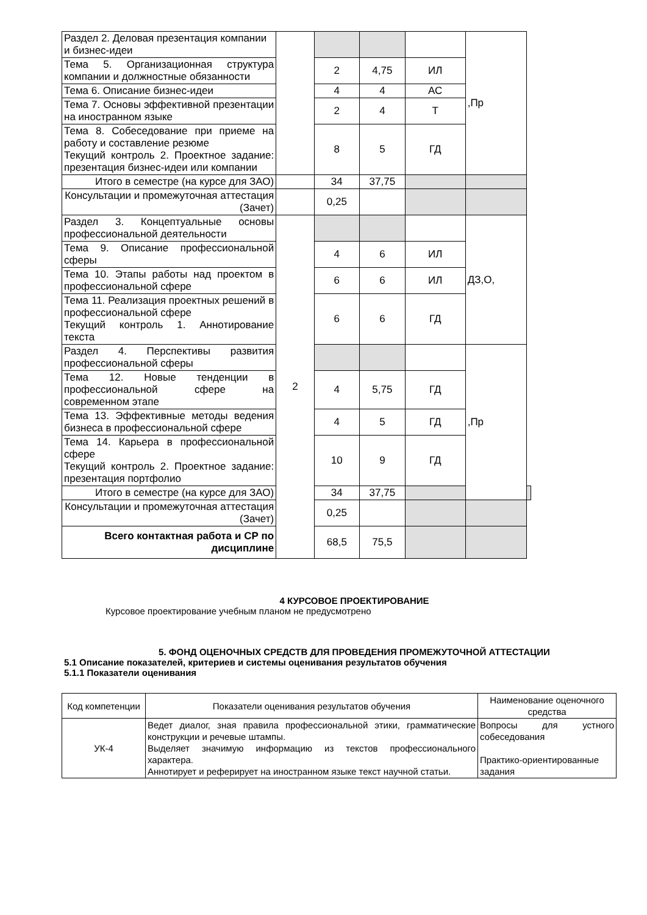| Раздел 2. Деловая презентация компании и бизнес-идеи | | | | | ,Пр | |
| Тема 5. Организационная структура компании и должностные обязанности | | 2 | 4,75 | ИЛ | | |
| Тема 6. Описание бизнес-идеи | | 4 | 4 | АС | | |
| Тема 7. Основы эффективной презентации на иностранном языке | | 2 | 4 | Т | | |
| Тема 8. Собеседование при приеме на работу и составление резюме Текущий контроль 2. Проектное задание: презентация бизнес-идеи или компании | | 8 | 5 | ГД | | |
| Итого в семестре (на курсе для ЗАО) | | 34 | 37,75 | | | |
| Консультации и промежуточная аттестация (Зачет) | | 0,25 | | | | |
| Раздел 3. Концептуальные основы профессиональной деятельности | 2 | | | | ДЗ,О, | |
| Тема 9. Описание профессиональной сферы | | 4 | 6 | ИЛ | | |
| Тема 10. Этапы работы над проектом в профессиональной сфере | | 6 | 6 | ИЛ | | |
| Тема 11. Реализация проектных решений в профессиональной сфере Текущий контроль 1. Аннотирование текста | | 6 | 6 | ГД | | |
| Раздел 4. Перспективы развития профессиональной сферы | | | | | ,Пр | |
| Тема 12. Новые тенденции в профессиональной сфере на современном этапе | | 4 | 5,75 | ГД | | |
| Тема 13. Эффективные методы ведения бизнеса в профессиональной сфере | | 4 | 5 | ГД | | |
| Тема 14. Карьера в профессиональной сфере Текущий контроль 2. Проектное задание: презентация портфолио | | 10 | 9 | ГД | | |
| Итого в семестре (на курсе для ЗАО) | | 34 | 37,75 | | | |
| Консультации и промежуточная аттестация (Зачет) | | 0,25 | | | | |
| Всего контактная работа и СР по дисциплине | | 68,5 | 75,5 | | | |
4 КУРСОВОЕ ПРОЕКТИРОВАНИЕ
Курсовое проектирование учебным планом не предусмотрено
5. ФОНД ОЦЕНОЧНЫХ СРЕДСТВ ДЛЯ ПРОВЕДЕНИЯ ПРОМЕЖУТОЧНОЙ АТТЕСТАЦИИ
5.1 Описание показателей, критериев и системы оценивания результатов обучения
5.1.1 Показатели оценивания
| Код компетенции | Показатели оценивания результатов обучения | Наименование оценочного средства |
| --- | --- | --- |
| УК-4 | Ведет диалог, зная правила профессиональной этики, грамматические конструкции и речевые штампы. Выделяет значимую информацию из текстов профессионального характера. Аннотирует и реферирует на иностранном языке текст научной статьи. | Вопросы для устного собеседования Практико-ориентированные задания |